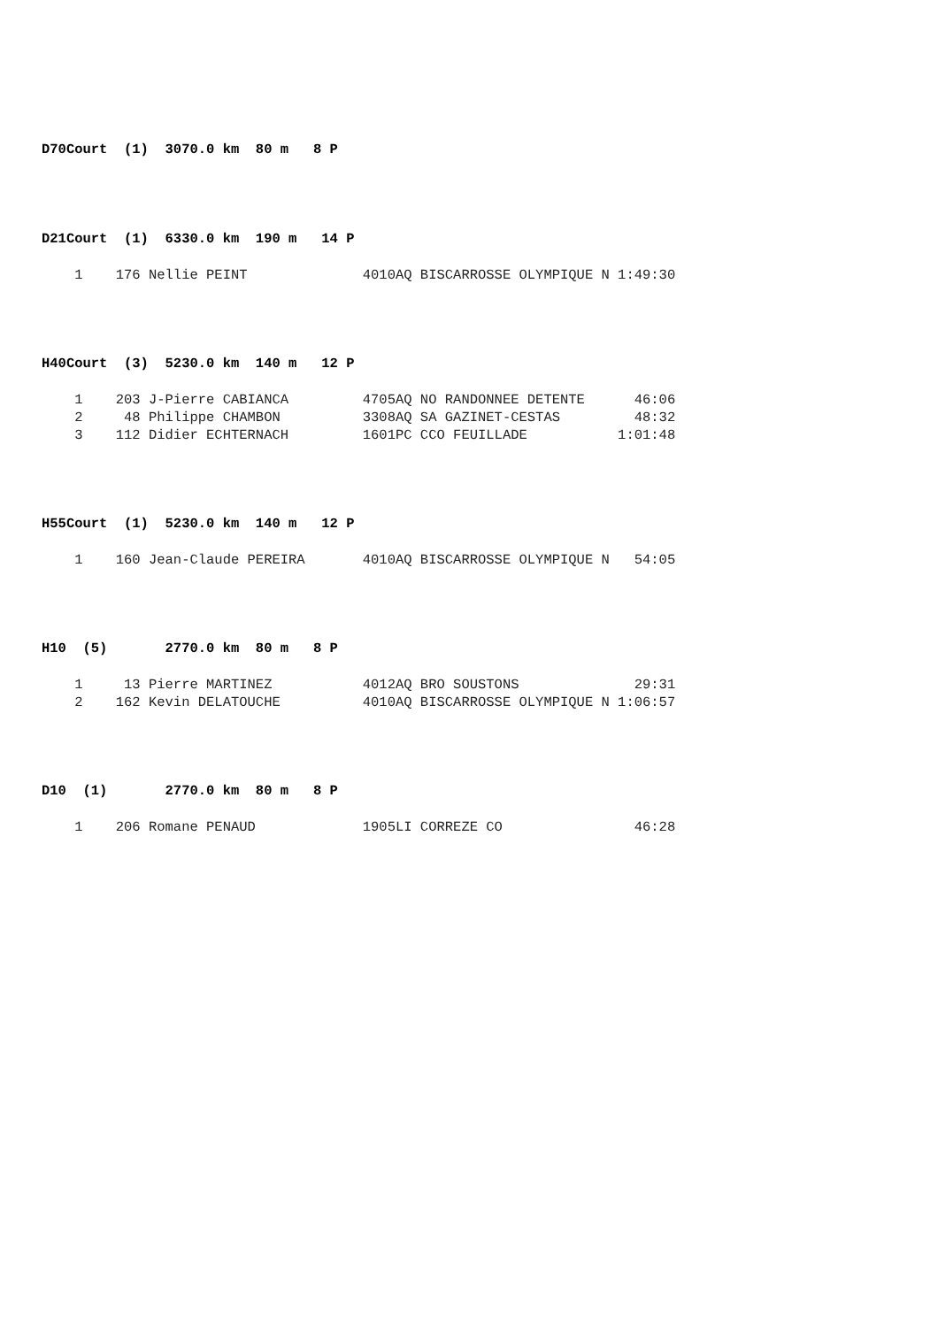D70Court (1) 3070.0 km 80 m 8 P
D21Court (1) 6330.0 km 190 m 14 P
    1    176 Nellie PEINT              4010AQ BISCARROSSE OLYMPIQUE N 1:49:30
H40Court (3) 5230.0 km 140 m 12 P
    1    203 J-Pierre CABIANCA         4705AQ NO RANDONNEE DETENTE      46:06
    2     48 Philippe CHAMBON          3308AQ SA GAZINET-CESTAS         48:32
    3    112 Didier ECHTERNACH         1601PC CCO FEUILLADE           1:01:48
H55Court (1) 5230.0 km 140 m 12 P
    1    160 Jean-Claude PEREIRA       4010AQ BISCARROSSE OLYMPIQUE N   54:05
H10 (5) 2770.0 km 80 m 8 P
    1     13 Pierre MARTINEZ           4012AQ BRO SOUSTONS              29:31
    2    162 Kevin DELATOUCHE          4010AQ BISCARROSSE OLYMPIQUE N 1:06:57
D10 (1) 2770.0 km 80 m 8 P
    1    206 Romane PENAUD             1905LI CORREZE CO                46:28